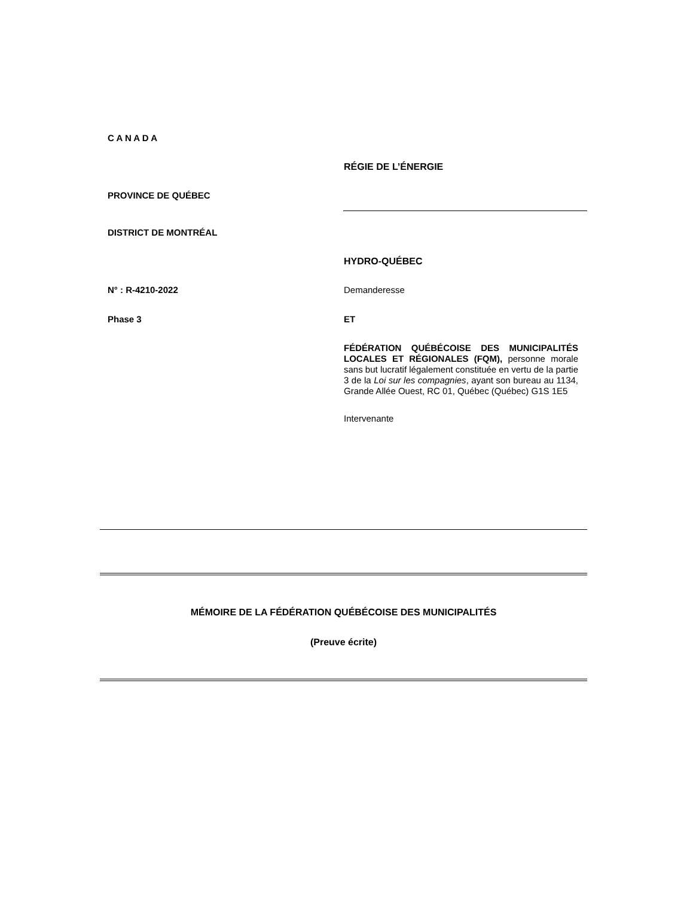C A N A D A
RÉGIE DE L’ÉNERGIE
PROVINCE DE QUÉBEC
DISTRICT DE MONTRÉAL
HYDRO-QUÉBEC
N° : R-4210-2022 Demanderesse
Phase 3 ET
FÉDÉRATION QUÉBÉCOISE DES MUNICIPALITÉS LOCALES ET RÉGIONALES (FQM), personne morale sans but lucratif légalement constituée en vertu de la partie 3 de la Loi sur les compagnies, ayant son bureau au 1134, Grande Allée Ouest, RC 01, Québec (Québec) G1S 1E5
Intervenante
MÉMOIRE DE LA FÉDÉRATION QUÉBÉCOISE DES MUNICIPALITÉS
(Preuve écrite)